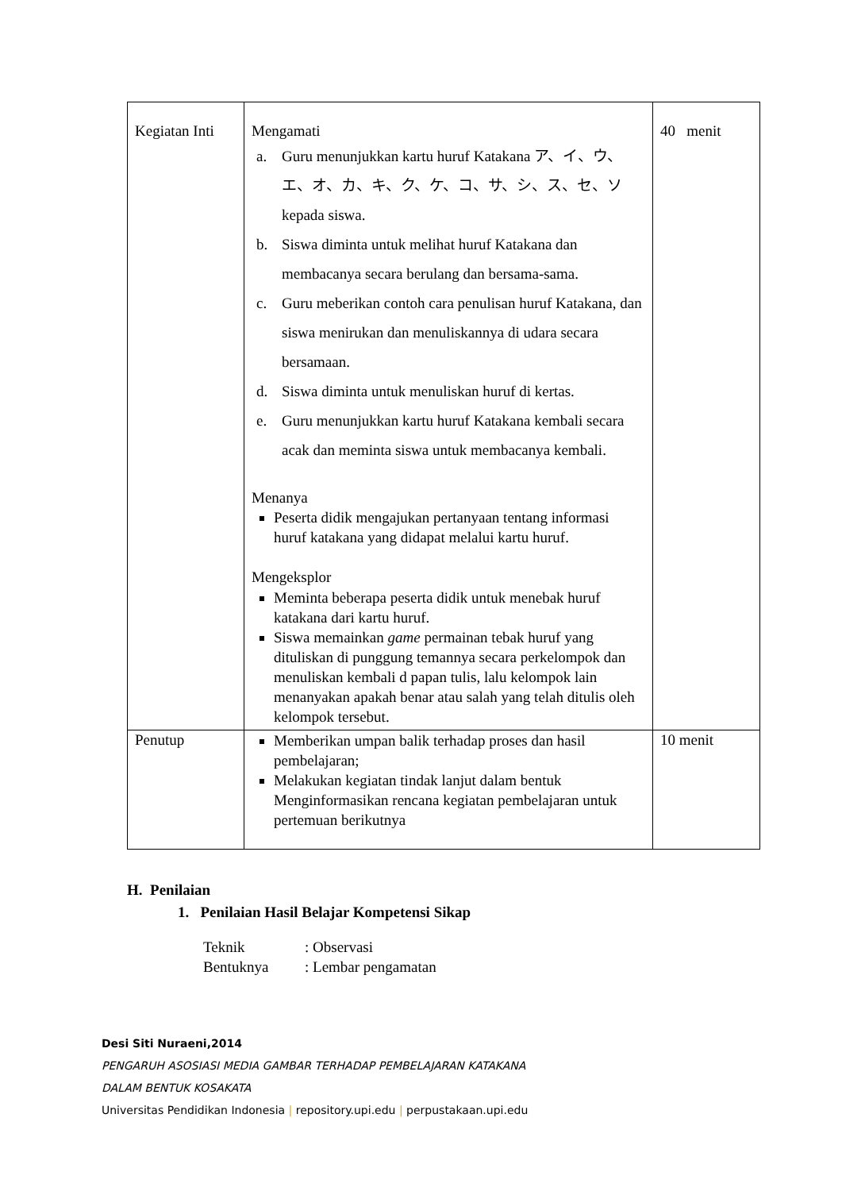| Kegiatan Inti | Mengamati a. Guru menunjukkan kartu huruf Katakana ア、イ、ウ、エ、オ、カ、キ、ク、ケ、コ、サ、シ、ス、セ、ソ kepada siswa. b. Siswa diminta untuk melihat huruf Katakana dan membacanya secara berulang dan bersama-sama. c. Guru meberikan contoh cara penulisan huruf Katakana, dan siswa menirukan dan menuliskannya di udara secara bersamaan. d. Siswa diminta untuk menuliskan huruf di kertas. e. Guru menunjukkan kartu huruf Katakana kembali secara acak dan meminta siswa untuk membacanya kembali. Menanya Peserta didik mengajukan pertanyaan tentang informasi huruf katakana yang didapat melalui kartu huruf. Mengeksplor Meminta beberapa peserta didik untuk menebak huruf katakana dari kartu huruf. Siswa memainkan game permainan tebak huruf yang dituliskan di punggung temannya secara perkelompok dan menuliskan kembali d papan tulis, lalu kelompok lain menanyakan apakah benar atau salah yang telah ditulis oleh kelompok tersebut. | 40 menit |
| Penutup | Memberikan umpan balik terhadap proses dan hasil pembelajaran; Melakukan kegiatan tindak lanjut dalam bentuk Menginformasikan rencana kegiatan pembelajaran untuk pertemuan berikutnya | 10 menit |
H. Penilaian
1. Penilaian Hasil Belajar Kompetensi Sikap
Teknik: Observasi
Bentuknya: Lembar pengamatan
Desi Siti Nuraeni,2014
PENGARUH ASOSIASI MEDIA GAMBAR TERHADAP PEMBELAJARAN KATAKANA
DALAM BENTUK KOSAKATA
Universitas Pendidikan Indonesia | repository.upi.edu | perpustakaan.upi.edu